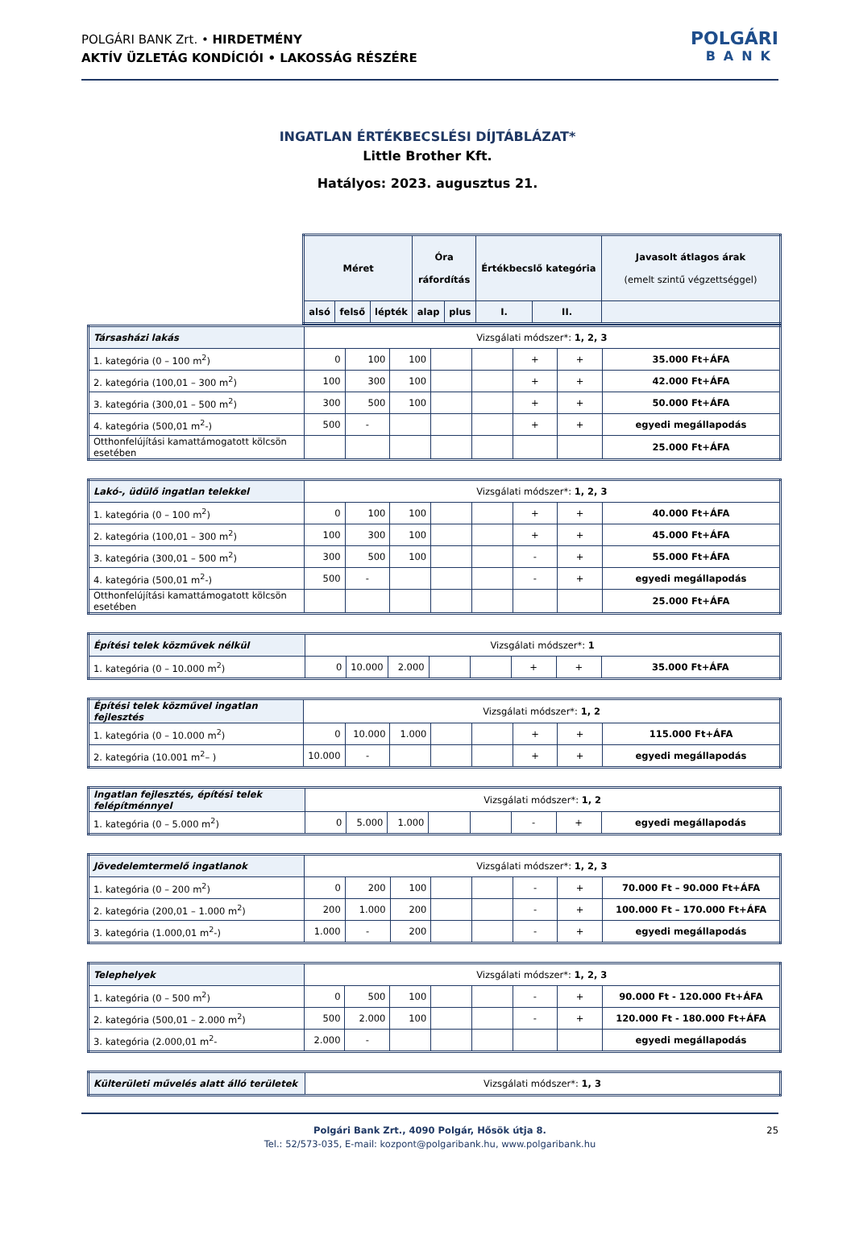POLGÁRI BANK Zrt. • HIRDETMÉNY
AKTÍV ÜZLETÁG KONDÍCIÓI • LAKOSSÁG RÉSZÉRE
POLGÁRI
BANK
INGATLAN ÉRTÉKBECSLÉSI DÍJTÁBLÁZAT*
Little Brother Kft.
Hatályos: 2023. augusztus 21.
| Méret | | | Óra ráfordítás | | Értékbecslő kategória | | Javasolt átlagos árak (emelt szintű végzettséggel) |
| --- | --- | --- | --- | --- | --- | --- | --- |
| alsó | felső | lépték | alap | plus | I. | II. | |
| Társasházi lakás | Vizsgálati módszer*: 1, 2, 3 | | | | | | | |
| 1. kategória (0 – 100 m<sup>2</sup>) | 0 | 100 | 100 | | | + | + | 35.000 Ft+ÁFA |
| 2. kategória (100,01 – 300 m<sup>2</sup>) | 100 | 300 | 100 | | | + | + | 42.000 Ft+ÁFA |
| 3. kategória (300,01 – 500 m<sup>2</sup>) | 300 | 500 | 100 | | | + | + | 50.000 Ft+ÁFA |
| 4. kategória (500,01 m<sup>2</sup>-) | 500 | - | | | | + | + | egyedi megállapodás |
| Otthonfelújítási kamattámogatott kölcsön esetében | | | | | | | | 25.000 Ft+ÁFA |
| Lakó-, üdülő ingatlan telekkel | Vizsgálati módszer*: 1, 2, 3 | | | | | | | |
| 1. kategória (0 – 100 m<sup>2</sup>) | 0 | 100 | 100 | | | + | + | 40.000 Ft+ÁFA |
| 2. kategória (100,01 – 300 m<sup>2</sup>) | 100 | 300 | 100 | | | + | + | 45.000 Ft+ÁFA |
| 3. kategória (300,01 – 500 m<sup>2</sup>) | 300 | 500 | 100 | | | - | + | 55.000 Ft+ÁFA |
| 4. kategória (500,01 m<sup>2</sup>-) | 500 | - | | | | - | + | egyedi megállapodás |
| Otthonfelújítási kamattámogatott kölcsön esetében | | | | | | | | 25.000 Ft+ÁFA |
| Építési telek közművek nélkül | Vizsgálati módszer*: 1 | | | | | | | |
| 1. kategória (0 – 10.000 m<sup>2</sup>) | 0 | 10.000 | 2.000 | | | + | + | 35.000 Ft+ÁFA |
| Építési telek közművel ingatlan fejlesztés | Vizsgálati módszer*: 1, 2 | | | | | | | |
| 1. kategória (0 – 10.000 m<sup>2</sup>) | 0 | 10.000 | 1.000 | | | + | + | 115.000 Ft+ÁFA |
| 2. kategória (10.001 m<sup>2</sup>– ) | 10.000 | - | | | | + | + | egyedi megállapodás |
| Ingatlan fejlesztés, építési telek felépítménnyel | Vizsgálati módszer*: 1, 2 | | | | | | | |
| 1. kategória (0 – 5.000 m<sup>2</sup>) | 0 | 5.000 | 1.000 | | | - | + | egyedi megállapodás |
| Jövedelemtermelő ingatlanok | Vizsgálati módszer*: 1, 2, 3 | | | | | | | |
| 1. kategória (0 – 200 m<sup>2</sup>) | 0 | 200 | 100 | | | - | + | 70.000 Ft – 90.000 Ft+ÁFA |
| 2. kategória (200,01 – 1.000 m<sup>2</sup>) | 200 | 1.000 | 200 | | | - | + | 100.000 Ft – 170.000 Ft+ÁFA |
| 3. kategória (1.000,01 m<sup>2</sup>-) | 1.000 | - | 200 | | | - | + | egyedi megállapodás |
| Telephelyek | Vizsgálati módszer*: 1, 2, 3 | | | | | | | |
| 1. kategória (0 – 500 m<sup>2</sup>) | 0 | 500 | 100 | | | - | + | 90.000 Ft - 120.000 Ft+ÁFA |
| 2. kategória (500,01 – 2.000 m<sup>2</sup>) | 500 | 2.000 | 100 | | | - | + | 120.000 Ft - 180.000 Ft+ÁFA |
| 3. kategória (2.000,01 m<sup>2</sup>- | 2.000 | - | | | | | | egyedi megállapodás |
| Külterületi művelés alatt álló területek | Vizsgálati módszer*: 1, 3 |
Polgári Bank Zrt., 4090 Polgár, Hősök útja 8.
Tel.: 52/573-035, E-mail: kozpont@polgaribank.hu, www.polgaribank.hu
25